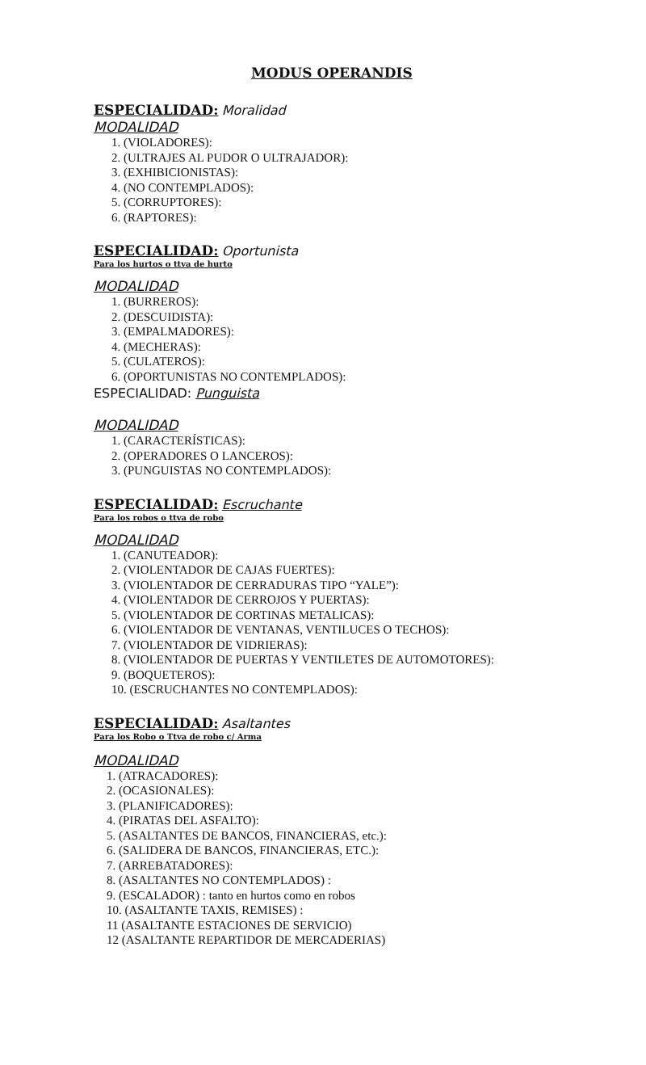MODUS OPERANDIS
ESPECIALIDAD: Moralidad
MODALIDAD
1. (VIOLADORES):
2. (ULTRAJES AL PUDOR O ULTRAJADOR):
3. (EXHIBICIONISTAS):
4. (NO CONTEMPLADOS):
5. (CORRUPTORES):
6. (RAPTORES):
ESPECIALIDAD: Oportunista
Para los hurtos o ttva de hurto
MODALIDAD
1. (BURREROS):
2. (DESCUIDISTA):
3. (EMPALMADORES):
4. (MECHERAS):
5. (CULATEROS):
6. (OPORTUNISTAS NO CONTEMPLADOS):
ESPECIALIDAD: Punguista
MODALIDAD
1. (CARACTERÍSTICAS):
2. (OPERADORES O LANCEROS):
3. (PUNGUISTAS NO CONTEMPLADOS):
ESPECIALIDAD: Escruchante
Para los robos o ttva de robo
MODALIDAD
1. (CANUTEADOR):
2. (VIOLENTADOR DE CAJAS FUERTES):
3. (VIOLENTADOR DE CERRADURAS TIPO “YALE”):
4. (VIOLENTADOR DE CERROJOS Y PUERTAS):
5. (VIOLENTADOR DE CORTINAS METALICAS):
6. (VIOLENTADOR DE VENTANAS, VENTILUCES O TECHOS):
7. (VIOLENTADOR DE VIDRIERAS):
8. (VIOLENTADOR DE PUERTAS Y VENTILETES DE AUTOMOTORES):
9. (BOQUETEROS):
10. (ESCRUCHANTES NO CONTEMPLADOS):
ESPECIALIDAD: Asaltantes
Para los Robo o Ttva de robo c/ Arma
MODALIDAD
1. (ATRACADORES):
2. (OCASIONALES):
3. (PLANIFICADORES):
4. (PIRATAS DEL ASFALTO):
5. (ASALTANTES DE BANCOS, FINANCIERAS, etc.):
6. (SALIDERA DE BANCOS, FINANCIERAS, ETC.):
7. (ARREBATADORES):
8. (ASALTANTES NO CONTEMPLADOS) :
9. (ESCALADOR) : tanto en hurtos como en robos
10. (ASALTANTE TAXIS, REMISES) :
11 (ASALTANTE ESTACIONES DE SERVICIO)
12 (ASALTANTE REPARTIDOR DE MERCADERIAS)